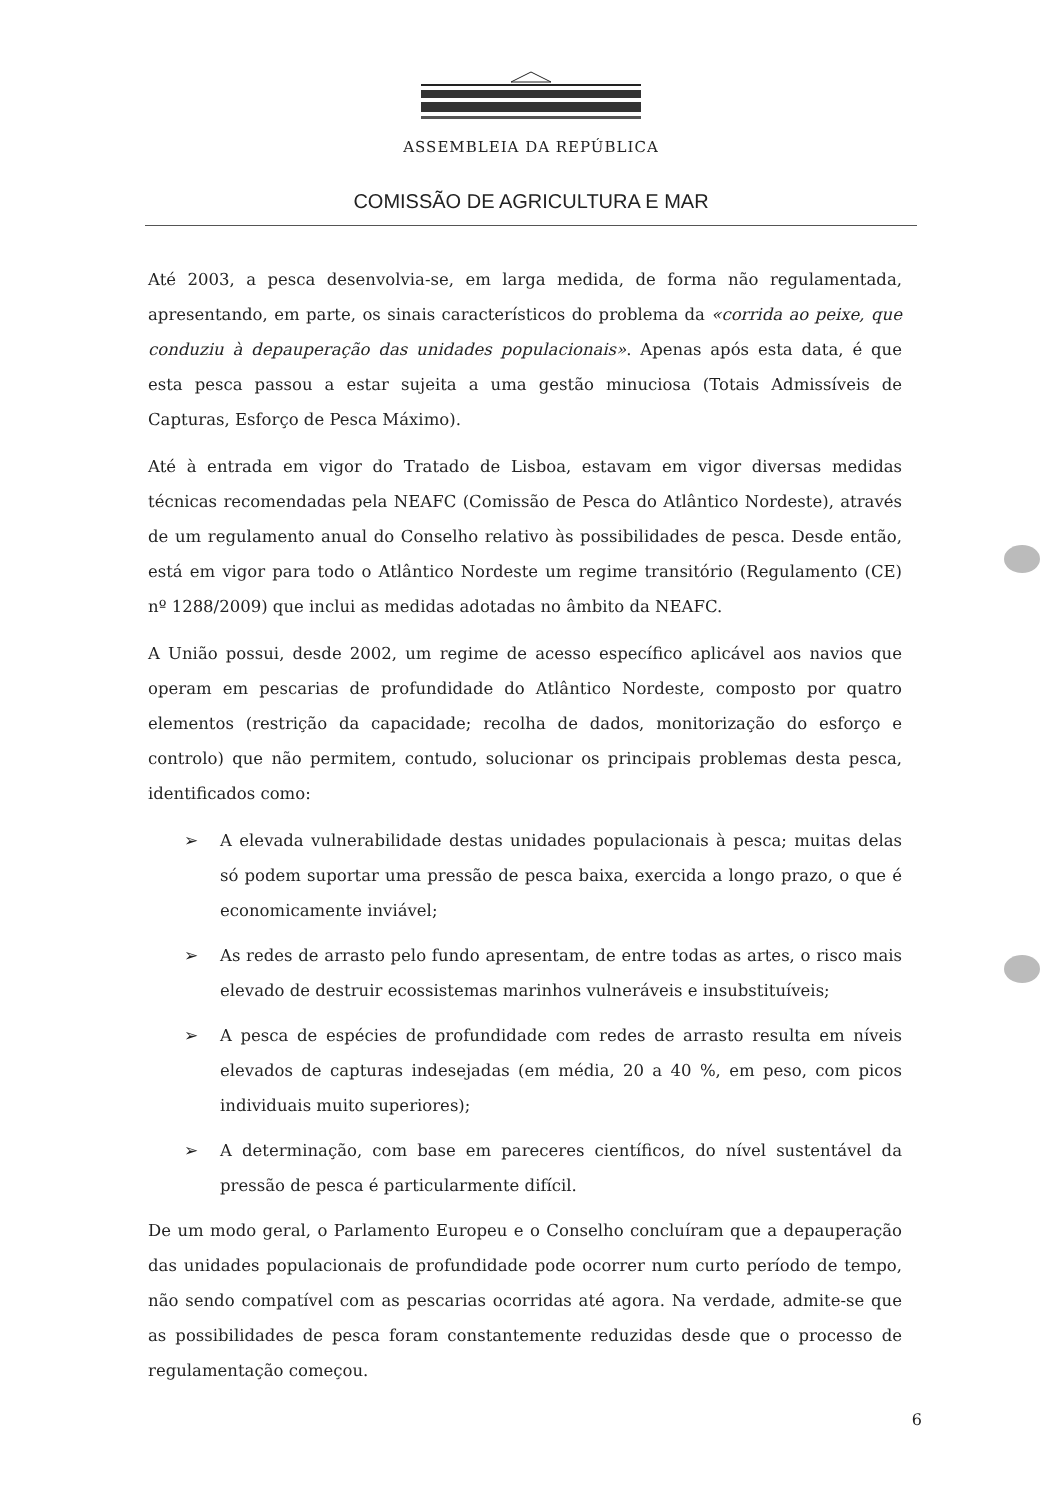ASSEMBLEIA DA REPÚBLICA
COMISSÃO DE AGRICULTURA E MAR
Até 2003, a pesca desenvolvia-se, em larga medida, de forma não regulamentada, apresentando, em parte, os sinais característicos do problema da «corrida ao peixe, que conduziu à depauperação das unidades populacionais». Apenas após esta data, é que esta pesca passou a estar sujeita a uma gestão minuciosa (Totais Admissíveis de Capturas, Esforço de Pesca Máximo).
Até à entrada em vigor do Tratado de Lisboa, estavam em vigor diversas medidas técnicas recomendadas pela NEAFC (Comissão de Pesca do Atlântico Nordeste), através de um regulamento anual do Conselho relativo às possibilidades de pesca. Desde então, está em vigor para todo o Atlântico Nordeste um regime transitório (Regulamento (CE) nº 1288/2009) que inclui as medidas adotadas no âmbito da NEAFC.
A União possui, desde 2002, um regime de acesso específico aplicável aos navios que operam em pescarias de profundidade do Atlântico Nordeste, composto por quatro elementos (restrição da capacidade; recolha de dados, monitorização do esforço e controlo) que não permitem, contudo, solucionar os principais problemas desta pesca, identificados como:
➢ A elevada vulnerabilidade destas unidades populacionais à pesca; muitas delas só podem suportar uma pressão de pesca baixa, exercida a longo prazo, o que é economicamente inviável;
➢ As redes de arrasto pelo fundo apresentam, de entre todas as artes, o risco mais elevado de destruir ecossistemas marinhos vulneráveis e insubstituíveis;
➢ A pesca de espécies de profundidade com redes de arrasto resulta em níveis elevados de capturas indesejadas (em média, 20 a 40 %, em peso, com picos individuais muito superiores);
➢ A determinação, com base em pareceres científicos, do nível sustentável da pressão de pesca é particularmente difícil.
De um modo geral, o Parlamento Europeu e o Conselho concluíram que a depauperação das unidades populacionais de profundidade pode ocorrer num curto período de tempo, não sendo compatível com as pescarias ocorridas até agora. Na verdade, admite-se que as possibilidades de pesca foram constantemente reduzidas desde que o processo de regulamentação começou.
6